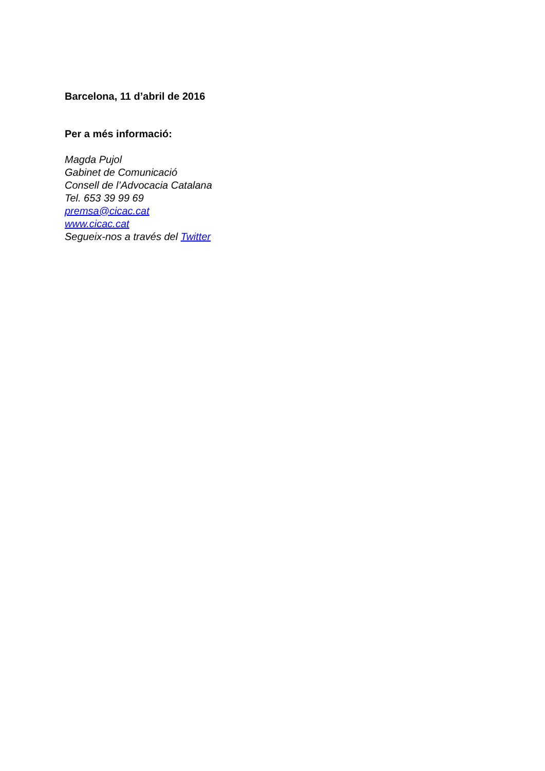Barcelona, 11 d’abril de 2016
Per a més informació:
Magda Pujol
Gabinet de Comunicació
Consell de l’Advocacia Catalana
Tel. 653 39 99 69
premsa@cicac.cat
www.cicac.cat
Segueix-nos a través del Twitter